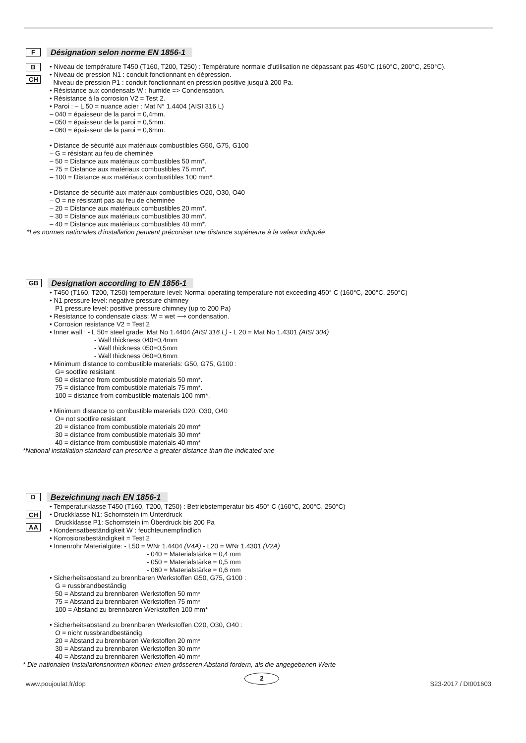F Désignation selon norme EN 1856-1
B
CH
• Niveau de température T450 (T160, T200, T250) : Température normale d’utilisation ne dépassant pas 450°C (160°C, 200°C, 250°C).
• Niveau de pression N1 : conduit fonctionnant en dépression.
Niveau de pression P1 : conduit fonctionnant en pression positive jusqu’à 200 Pa.
• Résistance aux condensats W : humide => Condensation.
• Résistance à la corrosion V2 = Test 2.
• Paroi : – L 50 = nuance acier : Mat N° 1.4404 (AISI 316 L)
– 040 = épaisseur de la paroi = 0,4mm.
– 050 = épaisseur de la paroi = 0,5mm.
– 060 = épaisseur de la paroi = 0,6mm.
• Distance de sécurité aux matériaux combustibles G50, G75, G100
– G = résistant au feu de cheminée
– 50 = Distance aux matériaux combustibles 50 mm*.
– 75 = Distance aux matériaux combustibles 75 mm*.
– 100 = Distance aux matériaux combustibles 100 mm*.
• Distance de sécurité aux matériaux combustibles O20, O30, O40
– O = ne résistant pas au feu de cheminée
– 20 = Distance aux matériaux combustibles 20 mm*.
– 30 = Distance aux matériaux combustibles 30 mm*.
– 40 = Distance aux matériaux combustibles 40 mm*.
*Les normes nationales d’installation peuvent préconiser une distance supérieure à la valeur indiquée
GB Designation according to EN 1856-1
• T450 (T160, T200, T250) temperature level: Normal operating temperature not exceeding 450° C (160°C, 200°C, 250°C)
• N1 pressure level: negative pressure chimney
P1 pressure level: positive pressure chimney (up to 200 Pa)
• Resistance to condensate class: W = wet ⟶ condensation.
• Corrosion resistance V2 = Test 2
• Inner wall : - L 50= steel grade: Mat No 1.4404 (AISI 316 L) - L 20 = Mat No 1.4301 (AISI 304)
- Wall thickness 040=0,4mm
- Wall thickness 050=0,5mm
- Wall thickness 060=0,6mm
• Minimum distance to combustible materials: G50, G75, G100 :
G= sootfire resistant
50 = distance from combustible materials 50 mm*.
75 = distance from combustible materials 75 mm*.
100 = distance from combustible materials 100 mm*.
• Minimum distance to combustible materials O20, O30, O40
O= not sootfire resistant
20 = distance from combustible materials 20 mm*
30 = distance from combustible materials 30 mm*
40 = distance from combustible materials 40 mm*
*National installation standard can prescribe a greater distance than the indicated one
D Bezeichnung nach EN 1856-1
CH
AA
• Temperaturklasse T450 (T160, T200, T250) : Betriebstemperatur bis 450° C (160°C, 200°C, 250°C)
• Druckklasse N1: Schornstein im Unterdruck
Druckklasse P1: Schornstein im Überdruck bis 200 Pa
• Kondensatbeständigkeit W : feuchteunempfindlich
• Korrosionsbeständigkeit = Test 2
• Innenrohr Materialgüte: - L50 = WNr 1.4404 (V4A) - L20 = WNr 1.4301 (V2A)
- 040 = Materialstärke = 0,4 mm
- 050 = Materialstärke = 0,5 mm
- 060 = Materialstärke = 0,6 mm
• Sicherheitsabstand zu brennbaren Werkstoffen G50, G75, G100 :
G = russbrandbeständig
50 = Abstand zu brennbaren Werkstoffen 50 mm*
75 = Abstand zu brennbaren Werkstoffen 75 mm*
100 = Abstand zu brennbaren Werkstoffen 100 mm*
• Sicherheitsabstand zu brennbaren Werkstoffen O20, O30, O40 :
O = nicht russbrandbeständig
20 = Abstand zu brennbaren Werkstoffen 20 mm*
30 = Abstand zu brennbaren Werkstoffen 30 mm*
40 = Abstand zu brennbaren Werkstoffen 40 mm*
* Die nationalen Installationsnormen können einen grösseren Abstand fordern, als die angegebenen Werte
www.poujoulat.fr/dop
2
S23-2017 / DI001603